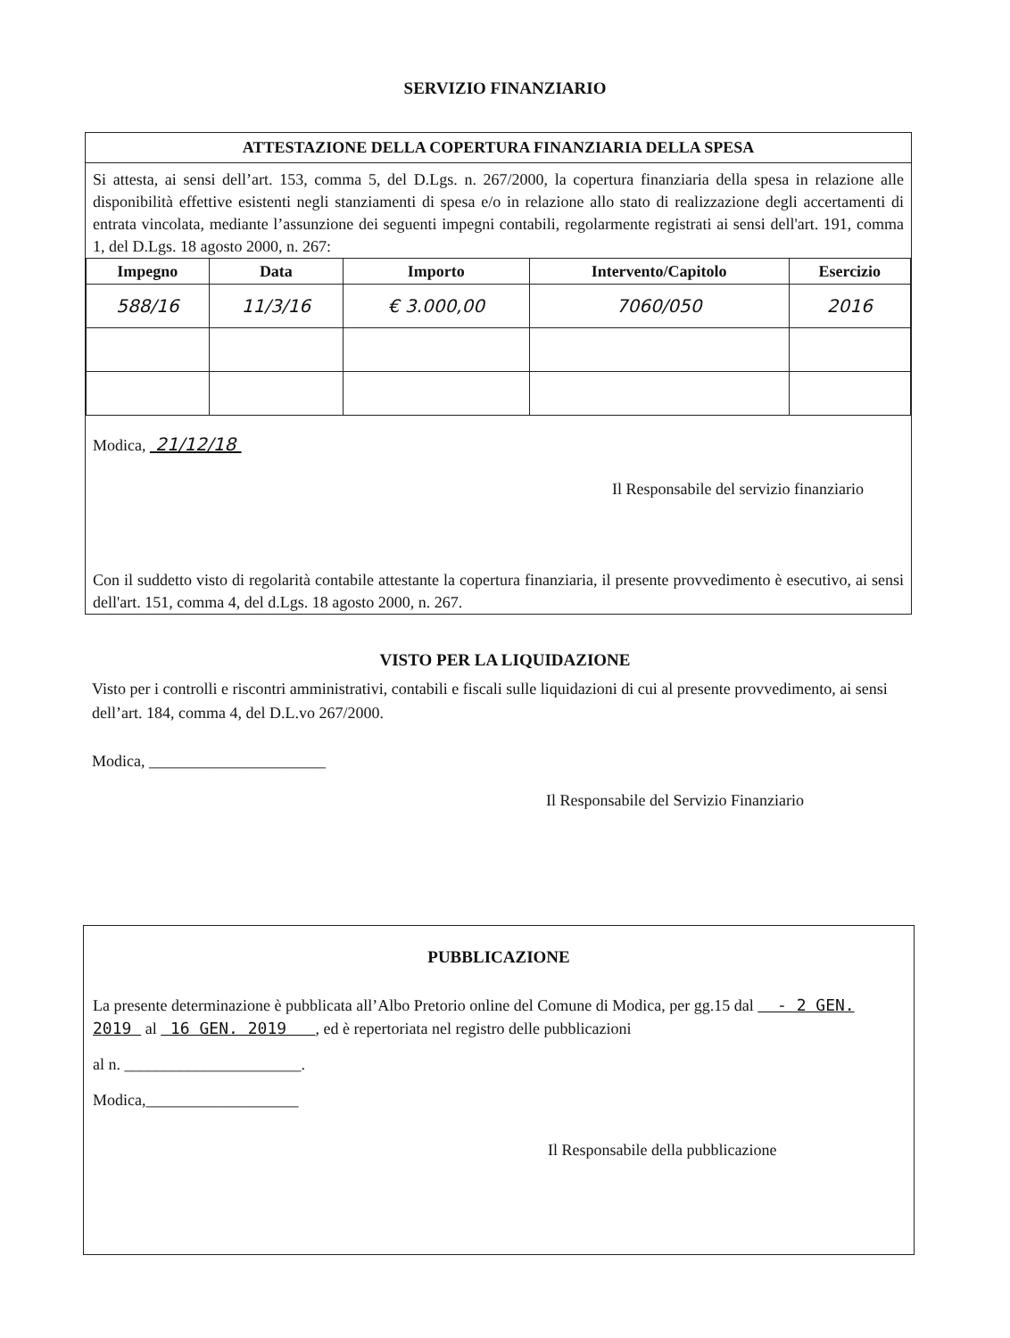SERVIZIO FINANZIARIO
ATTESTAZIONE DELLA COPERTURA FINANZIARIA DELLA SPESA
Si attesta, ai sensi dell’art. 153, comma 5, del D.Lgs. n. 267/2000, la copertura finanziaria della spesa in relazione alle disponibilità effettive esistenti negli stanziamenti di spesa e/o in relazione allo stato di realizzazione degli accertamenti di entrata vincolata, mediante l’assunzione dei seguenti impegni contabili, regolarmente registrati ai sensi dell'art. 191, comma 1, del D.Lgs. 18 agosto 2000, n. 267:
| Impegno | Data | Importo | Intervento/Capitolo | Esercizio |
| --- | --- | --- | --- | --- |
| 588/16 | 11/3/16 | € 3.000,00 | 7060/050 | 2016 |
Modica, 21/12/18
Il Responsabile del servizio finanziario
Con il suddetto visto di regolarità contabile attestante la copertura finanziaria, il presente provvedimento è esecutivo, ai sensi dell'art. 151, comma 4, del d.Lgs. 18 agosto 2000, n. 267.
VISTO PER LA LIQUIDAZIONE
Visto per i controlli e riscontri amministrativi, contabili e fiscali sulle liquidazioni di cui al presente provvedimento, ai sensi dell’art. 184, comma 4, del D.L.vo 267/2000.
Modica, ______________________
Il Responsabile del Servizio Finanziario
PUBBLICAZIONE
La presente determinazione è pubblicata all’Albo Pretorio online del Comune di Modica, per gg.15 dal - 2 GEN. 2019 al 16 GEN. 2019 , ed è repertoriata nel registro delle pubblicazioni
al n. ______________________.
Modica,___________________
Il Responsabile della pubblicazione